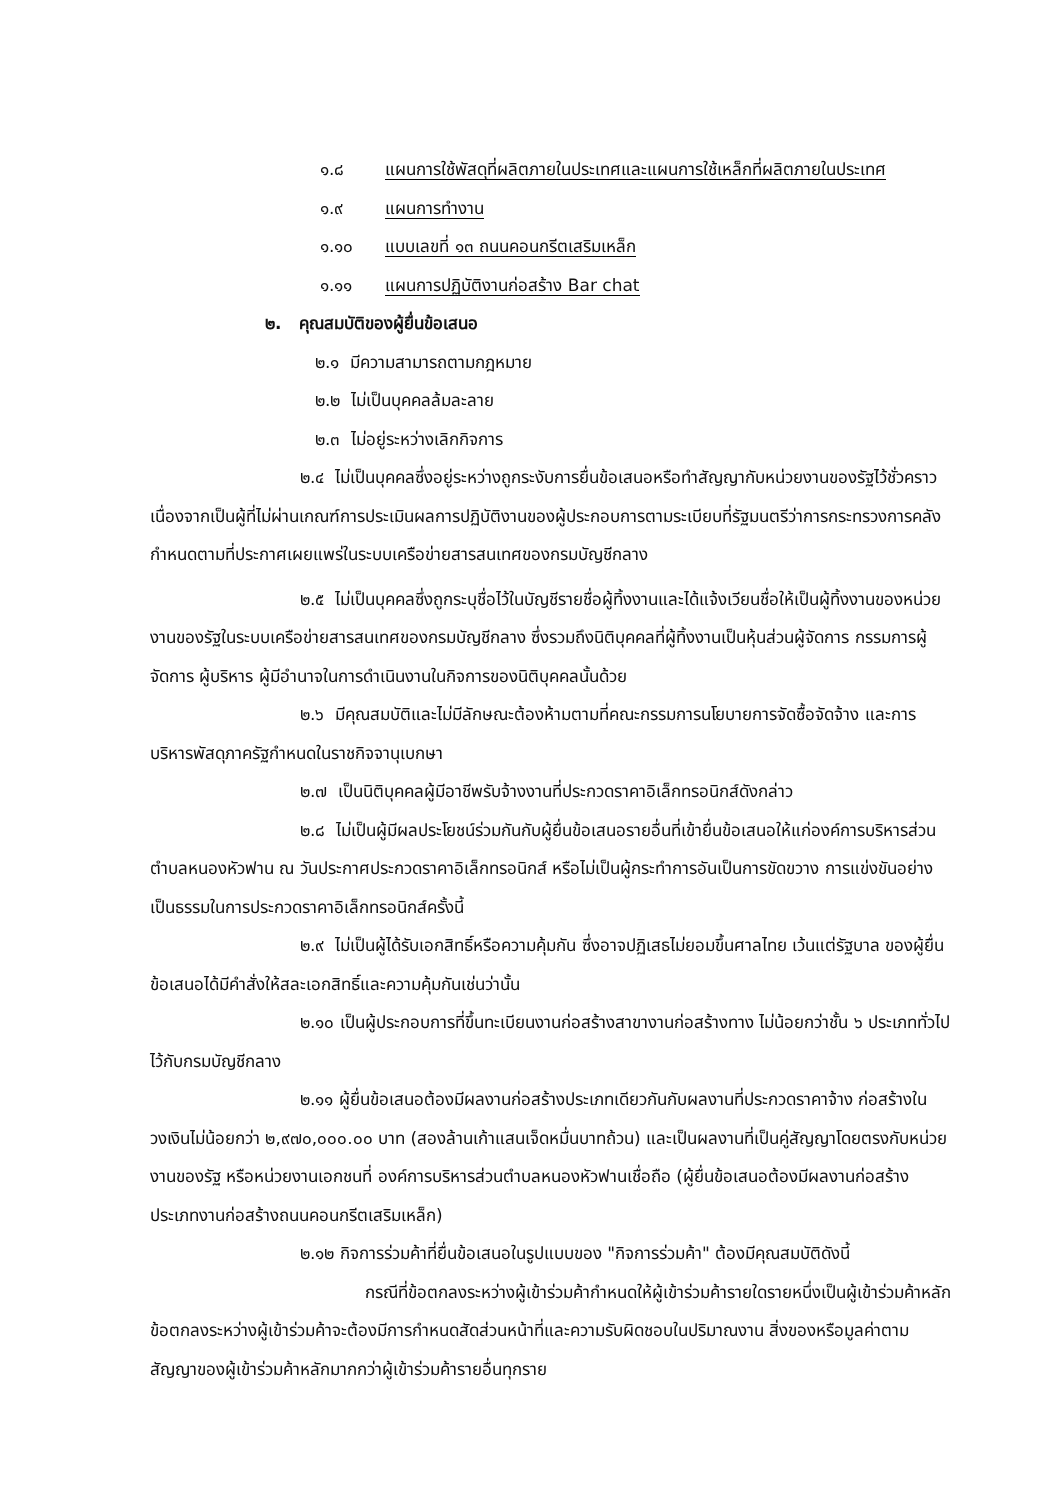๑.๘ แผนการใช้พัสดุที่ผลิตภายในประเทศและแผนการใช้เหล็กที่ผลิตภายในประเทศ
๑.๙ แผนการทำงาน
๑.๑๐ แบบเลขที่ ๑๓ ถนนคอนกรีตเสริมเหล็ก
๑.๑๑ แผนการปฏิบัติงานก่อสร้าง Bar chat
๒. คุณสมบัติของผู้ยื่นข้อเสนอ
๒.๑ มีความสามารถตามกฎหมาย
๒.๒ ไม่เป็นบุคคลล้มละลาย
๒.๓ ไม่อยู่ระหว่างเลิกกิจการ
๒.๔ ไม่เป็นบุคคลซึ่งอยู่ระหว่างถูกระงับการยื่นข้อเสนอหรือทำสัญญากับหน่วยงานของรัฐไว้ชั่วคราว เนื่องจากเป็นผู้ที่ไม่ผ่านเกณฑ์การประเมินผลการปฏิบัติงานของผู้ประกอบการตามระเบียบที่รัฐมนตรีว่าการกระทรวงการคลังกำหนดตามที่ประกาศเผยแพร่ในระบบเครือข่ายสารสนเทศของกรมบัญชีกลาง
๒.๕ ไม่เป็นบุคคลซึ่งถูกระบุชื่อไว้ในบัญชีรายชื่อผู้ทิ้งงานและได้แจ้งเวียนชื่อให้เป็นผู้ทิ้งงานของหน่วยงานของรัฐในระบบเครือข่ายสารสนเทศของกรมบัญชีกลาง ซึ่งรวมถึงนิติบุคคลที่ผู้ทิ้งงานเป็นหุ้นส่วนผู้จัดการ กรรมการผู้จัดการ ผู้บริหาร ผู้มีอำนาจในการดำเนินงานในกิจการของนิติบุคคลนั้นด้วย
๒.๖ มีคุณสมบัติและไม่มีลักษณะต้องห้ามตามที่คณะกรรมการนโยบายการจัดซื้อจัดจ้าง และการบริหารพัสดุภาครัฐกำหนดในราชกิจจานุเบกษา
๒.๗ เป็นนิติบุคคลผู้มีอาชีพรับจ้างงานที่ประกวดราคาอิเล็กทรอนิกส์ดังกล่าว
๒.๘ ไม่เป็นผู้มีผลประโยชน์ร่วมกันกับผู้ยื่นข้อเสนอรายอื่นที่เข้ายื่นข้อเสนอให้แก่องค์การบริหารส่วนตำบลหนองหัวฟาน ณ วันประกาศประกวดราคาอิเล็กทรอนิกส์ หรือไม่เป็นผู้กระทำการอันเป็นการขัดขวาง การแข่งขันอย่างเป็นธรรมในการประกวดราคาอิเล็กทรอนิกส์ครั้งนี้
๒.๙ ไม่เป็นผู้ได้รับเอกสิทธิ์หรือความคุ้มกัน ซึ่งอาจปฏิเสธไม่ยอมขึ้นศาลไทย เว้นแต่รัฐบาล ของผู้ยื่นข้อเสนอได้มีคำสั่งให้สละเอกสิทธิ์และความคุ้มกันเช่นว่านั้น
๒.๑๐ เป็นผู้ประกอบการที่ขึ้นทะเบียนงานก่อสร้างสาขางานก่อสร้างทาง ไม่น้อยกว่าชั้น ๖ ประเภททั่วไป ไว้กับกรมบัญชีกลาง
๒.๑๑ ผู้ยื่นข้อเสนอต้องมีผลงานก่อสร้างประเภทเดียวกันกับผลงานที่ประกวดราคาจ้าง ก่อสร้างในวงเงินไม่น้อยกว่า ๒,๙๗๐,๐๐๐.๐๐ บาท (สองล้านเก้าแสนเจ็ดหมื่นบาทถ้วน) และเป็นผลงานที่เป็นคู่สัญญาโดยตรงกับหน่วยงานของรัฐ หรือหน่วยงานเอกชนที่ องค์การบริหารส่วนตำบลหนองหัวฟานเชื่อถือ (ผู้ยื่นข้อเสนอต้องมีผลงานก่อสร้างประเภทงานก่อสร้างถนนคอนกรีตเสริมเหล็ก)
๒.๑๒ กิจการร่วมค้าที่ยื่นข้อเสนอในรูปแบบของ "กิจการร่วมค้า" ต้องมีคุณสมบัติดังนี้
กรณีที่ข้อตกลงระหว่างผู้เข้าร่วมค้ากำหนดให้ผู้เข้าร่วมค้ารายใดรายหนึ่งเป็นผู้เข้าร่วมค้าหลัก ข้อตกลงระหว่างผู้เข้าร่วมค้าจะต้องมีการกำหนดสัดส่วนหน้าที่และความรับผิดชอบในปริมาณงาน สิ่งของหรือมูลค่าตามสัญญาของผู้เข้าร่วมค้าหลักมากกว่าผู้เข้าร่วมค้ารายอื่นทุกราย